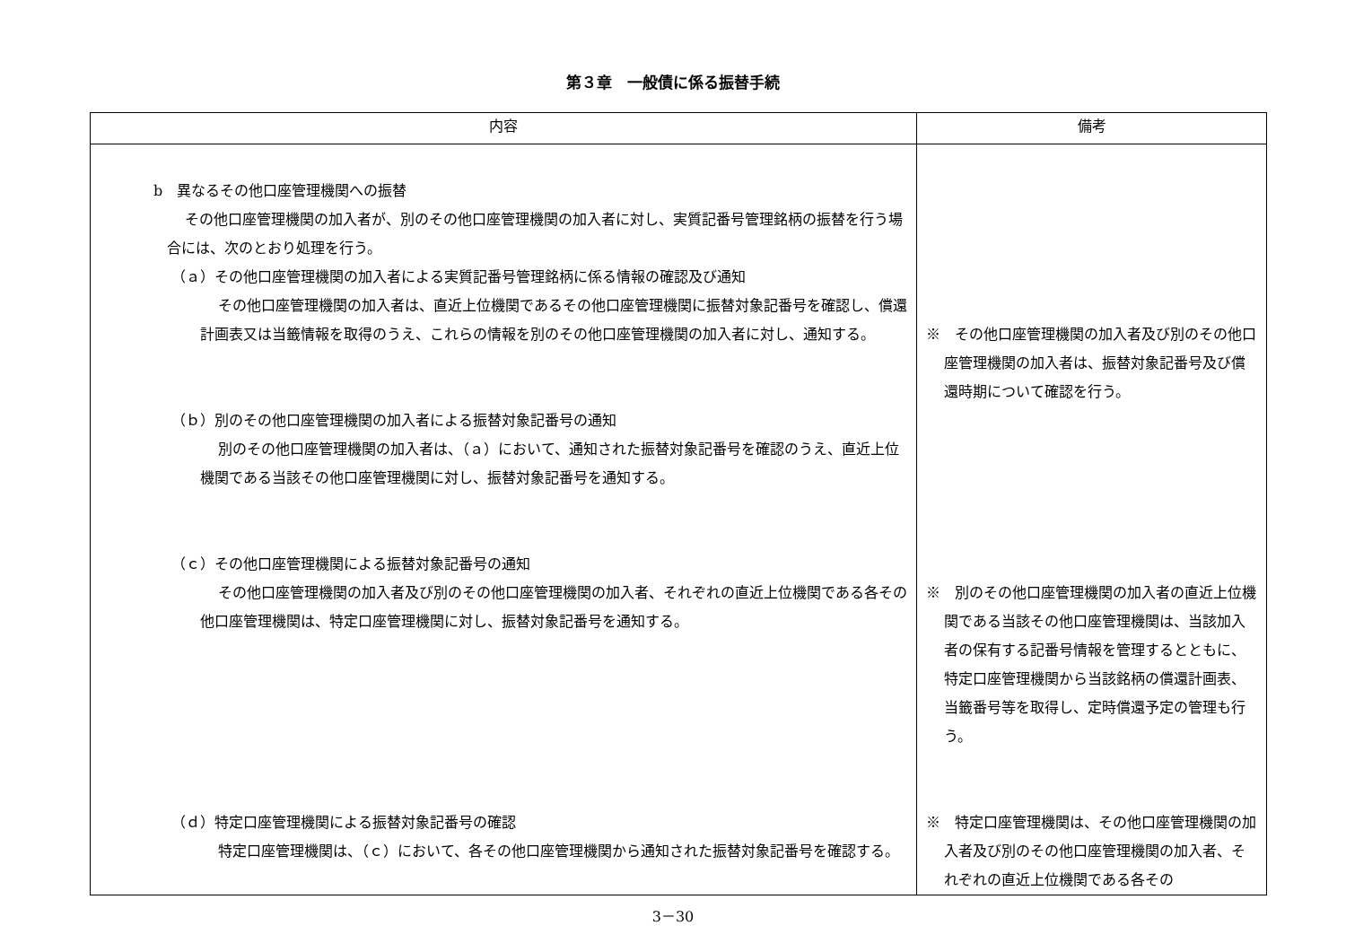第３章　一般債に係る振替手続
| 内容 | 備考 |
| --- | --- |
| b 異なるその他口座管理機関への振替 その他口座管理機関の加入者が、別のその他口座管理機関の加入者に対し、実質記番号管理銘柄の振替を行う場合には、次のとおり処理を行う。 （ａ）その他口座管理機関の加入者による実質記番号管理銘柄に係る情報の確認及び通知 その他口座管理機関の加入者は、直近上位機関であるその他口座管理機関に振替対象記番号を確認し、償還計画表又は当籤情報を取得のうえ、これらの情報を別のその他口座管理機関の加入者に対し、通知する。 （ｂ）別のその他口座管理機関の加入者による振替対象記番号の通知 別のその他口座管理機関の加入者は、（ａ）において、通知された振替対象記番号を確認のうえ、直近上位機関である当該その他口座管理機関に対し、振替対象記番号を通知する。 （ｃ）その他口座管理機関による振替対象記番号の通知 その他口座管理機関の加入者及び別のその他口座管理機関の加入者、それぞれの直近上位機関である各その他口座管理機関は、特定口座管理機関に対し、振替対象記番号を通知する。 （ｄ）特定口座管理機関による振替対象記番号の確認 特定口座管理機関は、（ｃ）において、各その他口座管理機関から通知された振替対象記番号を確認する。 | ※ その他口座管理機関の加入者及び別のその他口座管理機関の加入者は、振替対象記番号及び償還時期について確認を行う。 ※ 別のその他口座管理機関の加入者の直近上位機関である当該その他口座管理機関は、当該加入者の保有する記番号情報を管理するとともに、特定口座管理機関から当該銘柄の償還計画表、当籤番号等を取得し、定時償還予定の管理も行う。 ※ 特定口座管理機関は、その他口座管理機関の加入者及び別のその他口座管理機関の加入者、それぞれの直近上位機関である各その |
3－30